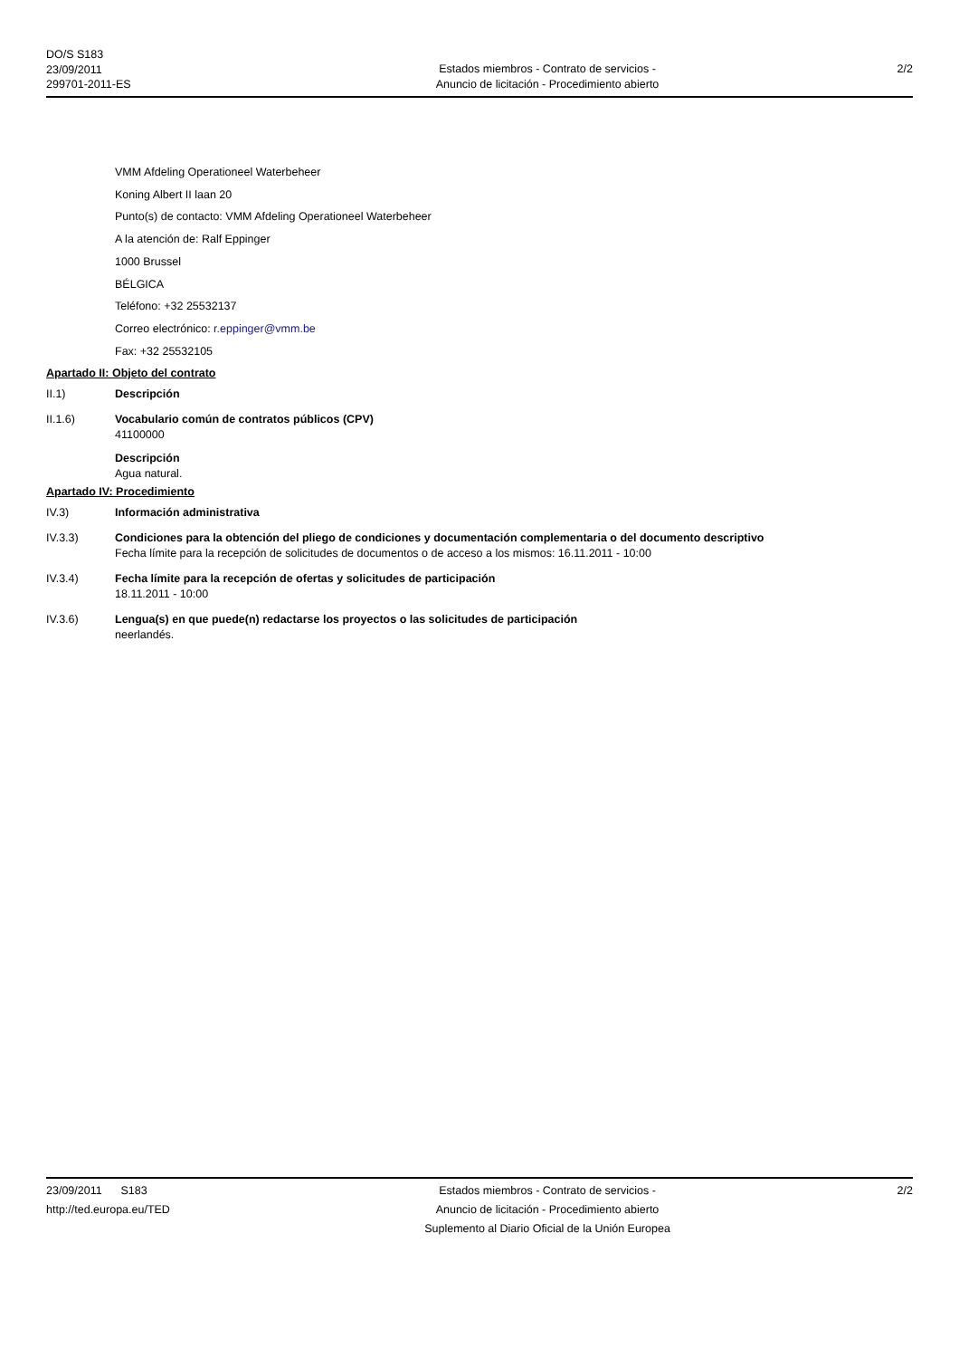DO/S S183
23/09/2011
299701-2011-ES
Estados miembros - Contrato de servicios -
Anuncio de licitación - Procedimiento abierto
2/2
VMM Afdeling Operationeel Waterbeheer
Koning Albert II laan 20
Punto(s) de contacto: VMM Afdeling Operationeel Waterbeheer
A la atención de: Ralf Eppinger
1000 Brussel
BÉLGICA
Teléfono: +32 25532137
Correo electrónico: r.eppinger@vmm.be
Fax: +32 25532105
Apartado II: Objeto del contrato
II.1) Descripción
II.1.6) Vocabulario común de contratos públicos (CPV)
41100000
Descripción
Agua natural.
Apartado IV: Procedimiento
IV.3) Información administrativa
IV.3.3) Condiciones para la obtención del pliego de condiciones y documentación complementaria o del documento descriptivo
Fecha límite para la recepción de solicitudes de documentos o de acceso a los mismos: 16.11.2011 - 10:00
IV.3.4) Fecha límite para la recepción de ofertas y solicitudes de participación
18.11.2011 - 10:00
IV.3.6) Lengua(s) en que puede(n) redactarse los proyectos o las solicitudes de participación
neerlandés.
23/09/2011 S183
http://ted.europa.eu/TED
Estados miembros - Contrato de servicios -
Anuncio de licitación - Procedimiento abierto
Suplemento al Diario Oficial de la Unión Europea
2/2